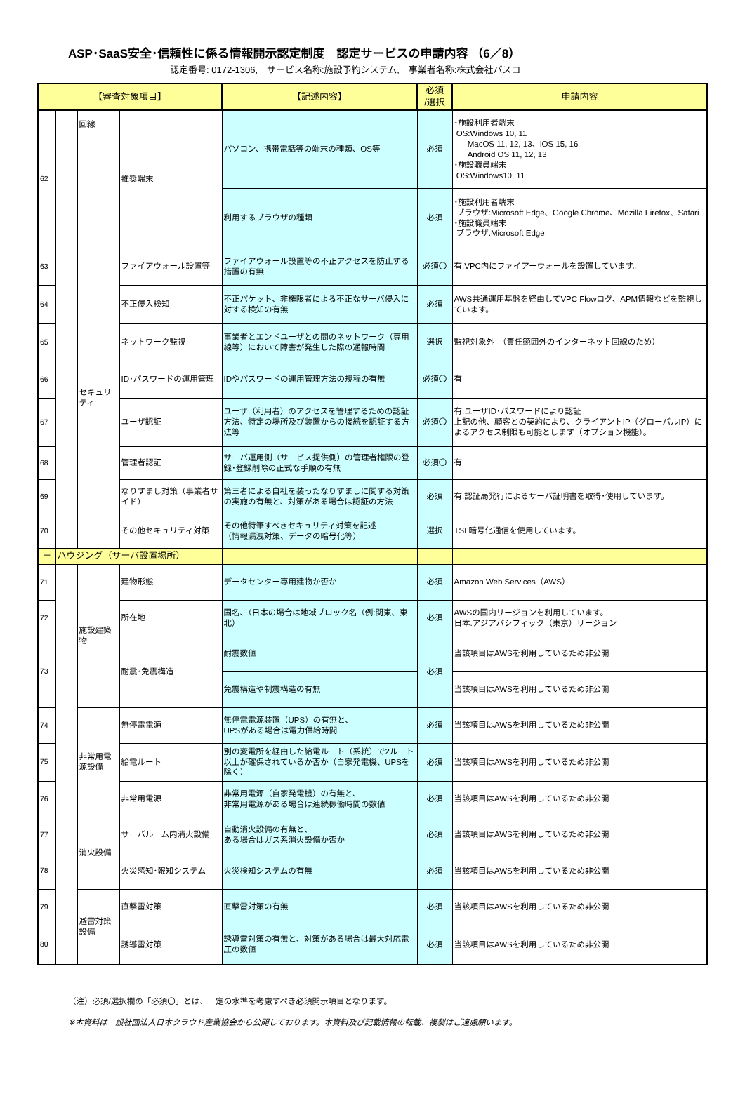ASP･SaaS安全･信頼性に係る情報開示認定制度　認定サービスの申請内容 （6／8）
認定番号: 0172-1306,　サービス名称:施設予約システム,　事業者名称:株式会社パスコ
| 【審査対象項目】 | | | | 【記述内容】 | 必須 /選択 | 申請内容 |
| --- | --- | --- | --- | --- | --- | --- |
| 62 | | 回線 | 推奨端末 | パソコン、携帯電話等の端末の種類、OS等 | 必須 | ･施設利用者端末 OS:Windows 10, 11 MacOS 11, 12, 13、iOS 15, 16 Android OS 11, 12, 13 ･施設職員端末 OS:Windows10, 11 |
| | | | | 利用するブラウザの種類 | 必須 | ･施設利用者端末 ブラウザ:Microsoft Edge、Google Chrome、Mozilla Firefox、Safari ･施設職員端末 ブラウザ:Microsoft Edge |
| 63 | | セキュリティ | ファイアウォール設置等 | ファイアウォール設置等の不正アクセスを防止する措置の有無 | 必須〇 | 有:VPC内にファイアーウォールを設置しています。 |
| 64 | | | 不正侵入検知 | 不正パケット、非権限者による不正なサーバ侵入に対する検知の有無 | 必須 | AWS共通運用基盤を経由してVPC Flowログ、APM情報などを監視しています。 |
| 65 | | | ネットワーク監視 | 事業者とエンドユーザとの間のネットワーク（専用線等）において障害が発生した際の通報時間 | 選択 | 監視対象外 （責任範囲外のインターネット回線のため） |
| 66 | | | ID･パスワードの運用管理 | IDやパスワードの運用管理方法の規程の有無 | 必須〇 | 有 |
| 67 | | | ユーザ認証 | ユーザ（利用者）のアクセスを管理するための認証方法、特定の場所及び装置からの接続を認証する方法等 | 必須〇 | 有:ユーザID･パスワードにより認証 上記の他、顧客との契約により、クライアントIP（グローバルIP）によるアクセス制限も可能とします（オプション機能）。 |
| 68 | | | 管理者認証 | サーバ運用側（サービス提供側）の管理者権限の登録･登録削除の正式な手順の有無 | 必須〇 | 有 |
| 69 | | | なりすまし対策（事業者サイド） | 第三者による自社を装ったなりすましに関する対策の実施の有無と、対策がある場合は認証の方法 | 必須 | 有:認証局発行によるサーバ証明書を取得･使用しています。 |
| 70 | | | その他セキュリティ対策 | その他特筆すべきセキュリティ対策を記述 （情報漏洩対策、データの暗号化等） | 選択 | TSL暗号化通信を使用しています。 |
| － | ハウジング（サーバ設置場所） | | | | | |
| 71 | | 施設建築物 | 建物形態 | データセンター専用建物か否か | 必須 | Amazon Web Services（AWS） |
| 72 | | | 所在地 | 国名、（日本の場合は地域ブロック名（例:関東、東北） | 必須 | AWSの国内リージョンを利用しています。 日本:アジアパシフィック（東京）リージョン |
| 73 | | | 耐震･免震構造 | 耐震数値 | 必須 | 当該項目はAWSを利用しているため非公開 |
| | | | | 免震構造や制震構造の有無 | | 当該項目はAWSを利用しているため非公開 |
| 74 | | 非常用電源設備 | 無停電電源 | 無停電電源装置（UPS）の有無と、 UPSがある場合は電力供給時間 | 必須 | 当該項目はAWSを利用しているため非公開 |
| 75 | | | 給電ルート | 別の変電所を経由した給電ルート（系統）で2ルート以上が確保されているか否か（自家発電機、UPSを除く） | 必須 | 当該項目はAWSを利用しているため非公開 |
| 76 | | | 非常用電源 | 非常用電源（自家発電機）の有無と、 非常用電源がある場合は連続稼働時間の数値 | 必須 | 当該項目はAWSを利用しているため非公開 |
| 77 | | 消火設備 | サーバルーム内消火設備 | 自動消火設備の有無と、 ある場合はガス系消火設備か否か | 必須 | 当該項目はAWSを利用しているため非公開 |
| 78 | | | 火災感知･報知システム | 火災検知システムの有無 | 必須 | 当該項目はAWSを利用しているため非公開 |
| 79 | | 避雷対策設備 | 直撃雷対策 | 直撃雷対策の有無 | 必須 | 当該項目はAWSを利用しているため非公開 |
| 80 | | | 誘導雷対策 | 誘導雷対策の有無と、対策がある場合は最大対応電圧の数値 | 必須 | 当該項目はAWSを利用しているため非公開 |
（注）必須/選択欄の「必須〇」とは、一定の水準を考慮すべき必須開示項目となります。
※本資料は一般社団法人日本クラウド産業協会から公開しております。本資料及び記載情報の転載、複製はご遠慮願います。